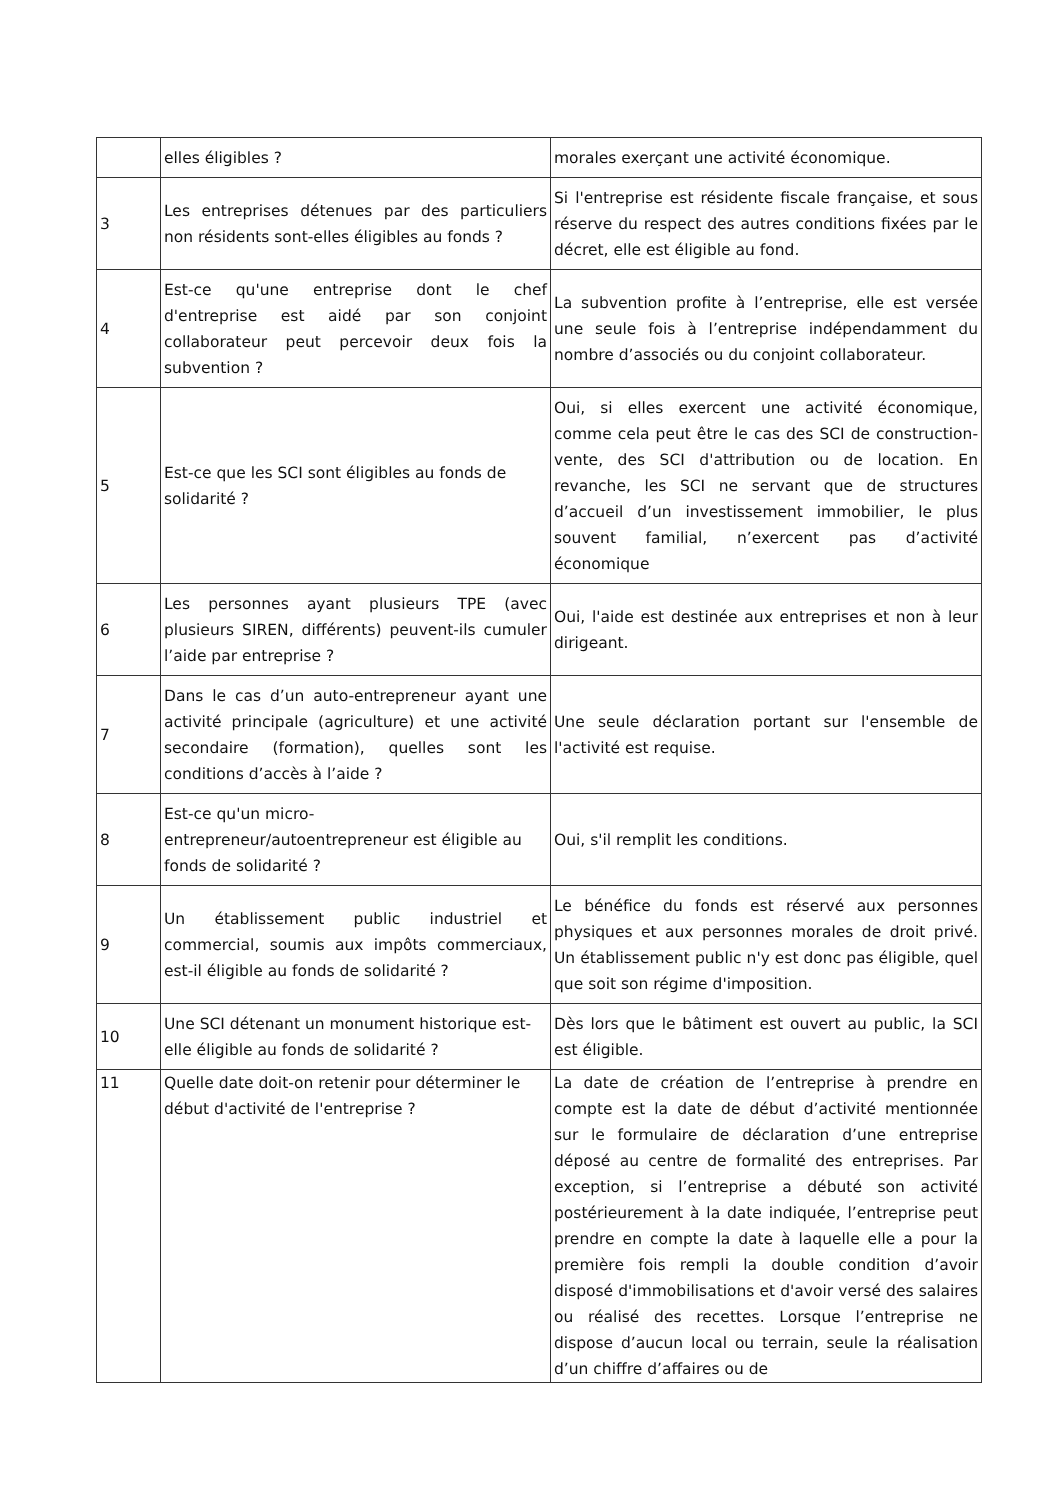| | elles éligibles ? | morales exerçant une activité économique. |
| 3 | Les entreprises détenues par des particuliers non résidents sont-elles éligibles au fonds ? | Si l'entreprise est résidente fiscale française, et sous réserve du respect des autres conditions fixées par le décret, elle est éligible au fond. |
| 4 | Est-ce qu'une entreprise dont le chef d'entreprise est aidé par son conjoint collaborateur peut percevoir deux fois la subvention ? | La subvention profite à l’entreprise, elle est versée une seule fois à l’entreprise indépendamment du nombre d’associés ou du conjoint collaborateur. |
| 5 | Est-ce que les SCI sont éligibles au fonds de solidarité ? | Oui, si elles exercent une activité économique, comme cela peut être le cas des SCI de construction-vente, des SCI d'attribution ou de location. En revanche, les SCI ne servant que de structures d’accueil d’un investissement immobilier, le plus souvent familial, n’exercent pas d’activité économique |
| 6 | Les personnes ayant plusieurs TPE (avec plusieurs SIREN, différents) peuvent-ils cumuler l’aide par entreprise ? | Oui, l'aide est destinée aux entreprises et non à leur dirigeant. |
| 7 | Dans le cas d’un auto-entrepreneur ayant une activité principale (agriculture) et une activité secondaire (formation), quelles sont les conditions d’accès à l’aide ? | Une seule déclaration portant sur l'ensemble de l'activité est requise. |
| 8 | Est-ce qu'un micro-entrepreneur/autoentrepreneur est éligible au fonds de solidarité ? | Oui, s'il remplit les conditions. |
| 9 | Un établissement public industriel et commercial, soumis aux impôts commerciaux, est-il éligible au fonds de solidarité ? | Le bénéfice du fonds est réservé aux personnes physiques et aux personnes morales de droit privé. Un établissement public n'y est donc pas éligible, quel que soit son régime d'imposition. |
| 10 | Une SCI détenant un monument historique est-elle éligible au fonds de solidarité ? | Dès lors que le bâtiment est ouvert au public, la SCI est éligible. |
| 11 | Quelle date doit-on retenir pour déterminer le début d'activité de l'entreprise ? | La date de création de l’entreprise à prendre en compte est la date de début d’activité mentionnée sur le formulaire de déclaration d’une entreprise déposé au centre de formalité des entreprises. Par exception, si l’entreprise a débuté son activité postérieurement à la date indiquée, l’entreprise peut prendre en compte la date à laquelle elle a pour la première fois rempli la double condition d’avoir disposé d'immobilisations et d'avoir versé des salaires ou réalisé des recettes. Lorsque l’entreprise ne dispose d’aucun local ou terrain, seule la réalisation d’un chiffre d’affaires ou de |